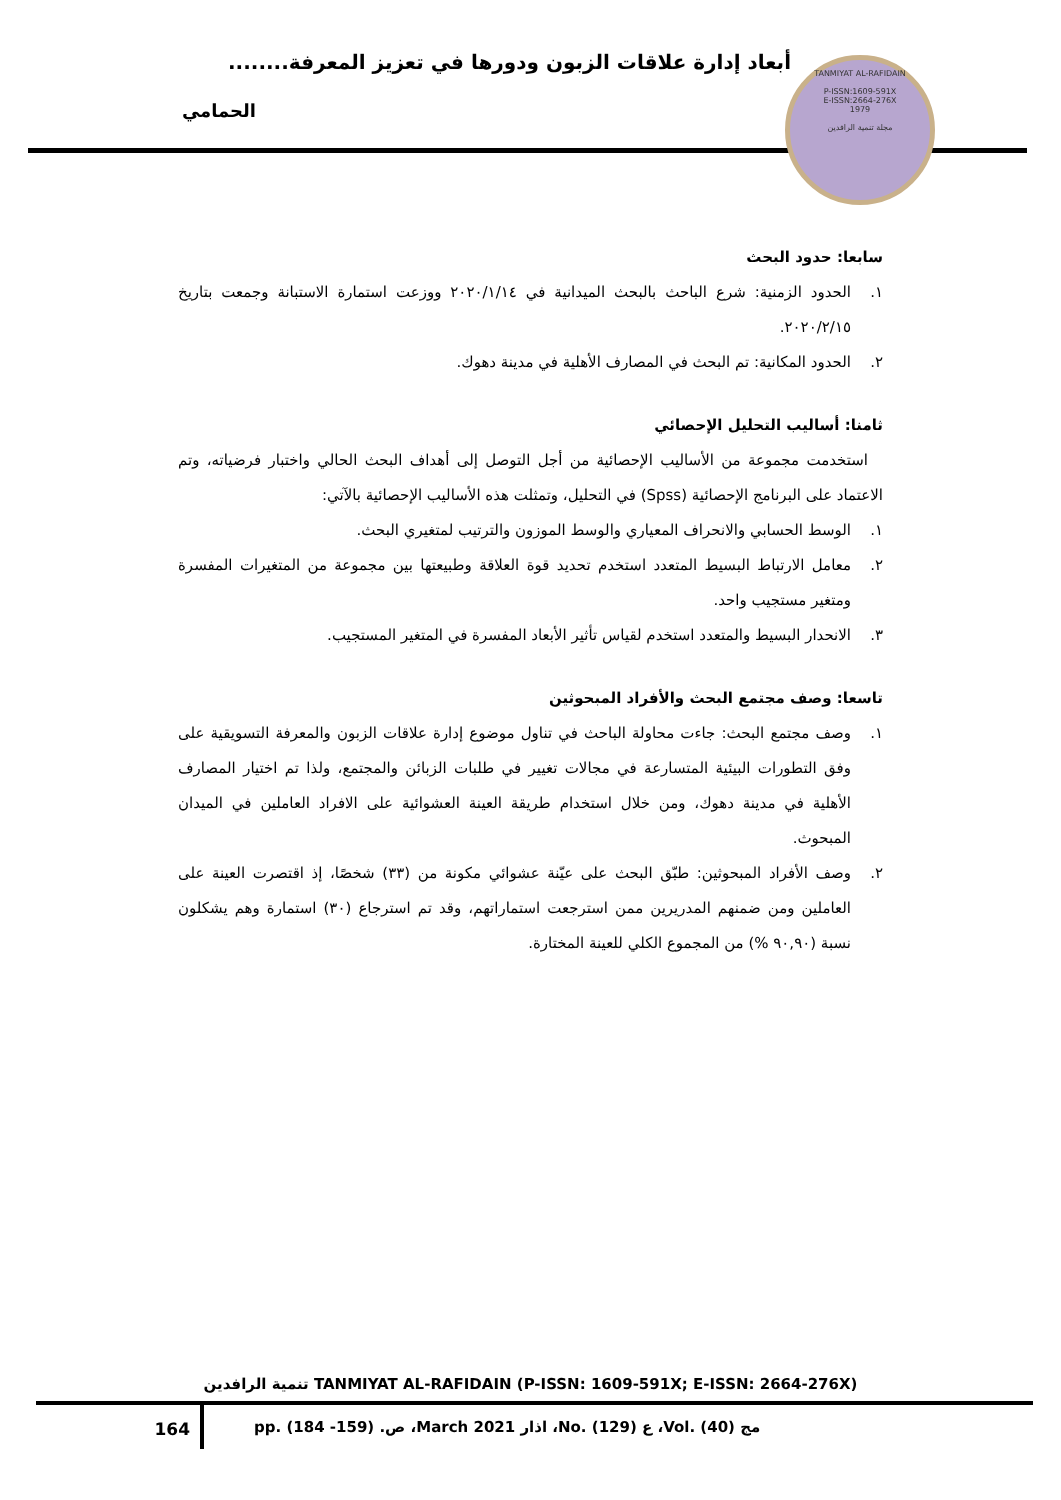أبعاد إدارة علاقات الزبون ودورها في تعزيز المعرفة........
الحمامي
TANMIYAT AL-RAFIDAIN
P-ISSN:1609-591X
E-ISSN:2664-276X
1979
مجلة تنمية الرافدين
سابعا: حدود البحث
١. الحدود الزمنية: شرع الباحث بالبحث الميدانية في ٢٠٢٠/١/١٤ ووزعت استمارة الاستبانة وجمعت بتاريخ ٢٠٢٠/٢/١٥.
٢. الحدود المكانية: تم البحث في المصارف الأهلية في مدينة دهوك.
ثامنا: أساليب التحليل الإحصائي
استخدمت مجموعة من الأساليب الإحصائية من أجل التوصل إلى أهداف البحث الحالي واختبار فرضياته، وتم الاعتماد على البرنامج الإحصائية (Spss) في التحليل، وتمثلت هذه الأساليب الإحصائية بالآتي:
١. الوسط الحسابي والانحراف المعياري والوسط الموزون والترتيب لمتغيري البحث.
٢. معامل الارتباط البسيط المتعدد استخدم تحديد قوة العلاقة وطبيعتها بين مجموعة من المتغيرات المفسرة ومتغير مستجيب واحد.
٣. الانحدار البسيط والمتعدد استخدم لقياس تأثير الأبعاد المفسرة في المتغير المستجيب.
تاسعا: وصف مجتمع البحث والأفراد المبحوثين
١. وصف مجتمع البحث: جاءت محاولة الباحث في تناول موضوع إدارة علاقات الزبون والمعرفة التسويقية على وفق التطورات البيئية المتسارعة في مجالات تغيير في طلبات الزبائن والمجتمع، ولذا تم اختيار المصارف الأهلية في مدينة دهوك، ومن خلال استخدام طريقة العينة العشوائية على الافراد العاملين في الميدان المبحوث.
٢. وصف الأفراد المبحوثين: طبّق البحث على عيّنة عشوائي مكونة من (٣٣) شخصًا، إذ اقتصرت العينة على العاملين ومن ضمنهم المدريرين ممن استرجعت استماراتهم، وقد تم استرجاع (٣٠) استمارة وهم يشكلون نسبة (٩٠,٩٠ %) من المجموع الكلي للعينة المختارة.
تنمية الرافدين TANMIYAT AL-RAFIDAIN (P-ISSN: 1609-591X; E-ISSN: 2664-276X)
164
مج (40) .Vol، ع (129) .No، اذار 2021 March، ص. (159- 184) .pp